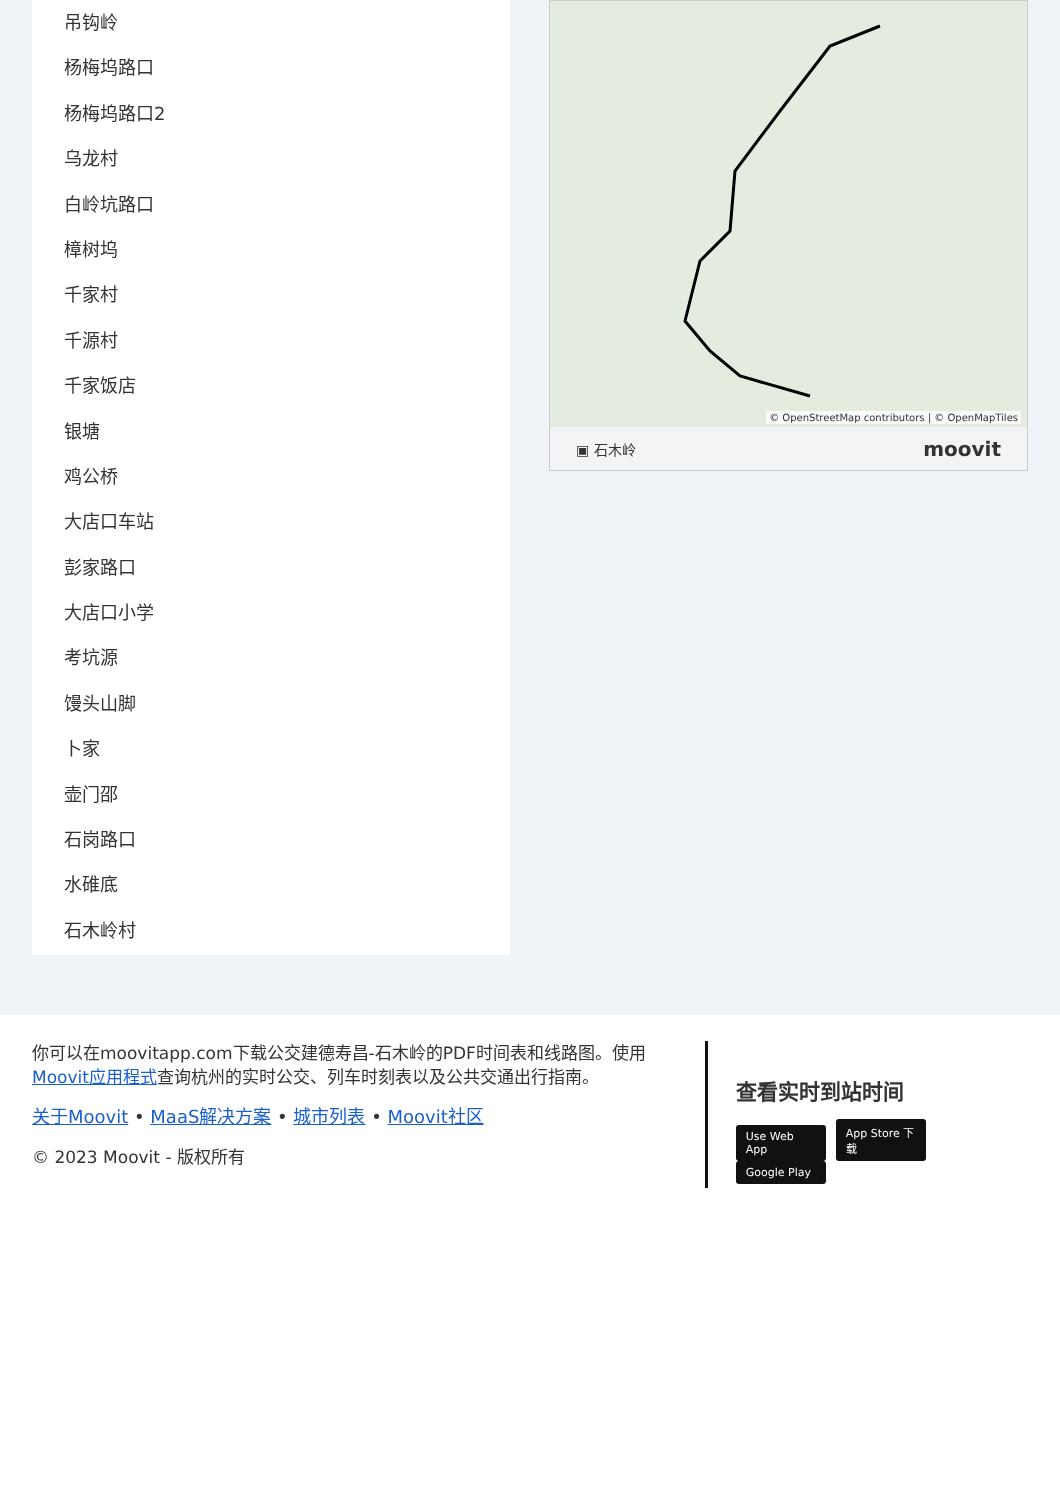吊钩岭
杨梅坞路口
杨梅坞路口2
乌龙村
白岭坑路口
樟树坞
千家村
千源村
千家饭店
银塘
鸡公桥
大店口车站
彭家路口
大店口小学
考坑源
馒头山脚
卜家
壶门邵
石岗路口
水碓底
石木岭村
© OpenStreetMap contributors | © OpenMapTiles
▣ 石木岭 moovit
你可以在moovitapp.com下载公交建德寿昌-石木岭的PDF时间表和线路图。使用Moovit应用程式查询杭州的实时公交、列车时刻表以及公共交通出行指南。
关于Moovit • MaaS解决方案 • 城市列表 • Moovit社区
© 2023 Moovit - 版权所有
查看实时到站时间
Use Web App App Store 下载 Google Play